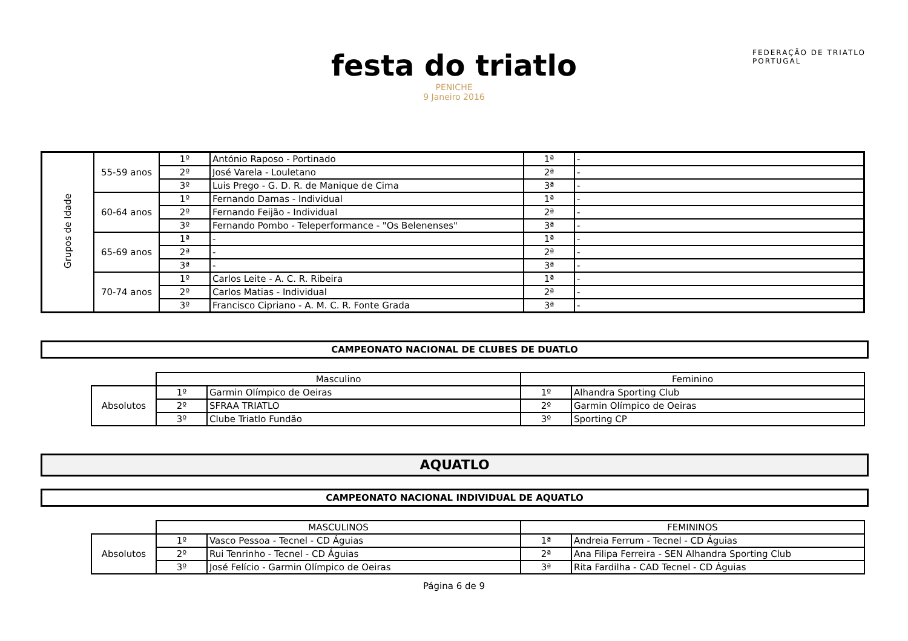FEDERAÇÃO DE TRIATLO
PORTUGAL
festa do triatlo
PENICHE
9 Janeiro 2016
| Grupos de Idade | 55-59 anos | 1º | António Raposo - Portinado | 1ª | - |
| | | 2º | José Varela - Louletano | 2ª | - |
| | | 3º | Luis Prego - G. D. R. de Manique de Cima | 3ª | - |
| | 60-64 anos | 1º | Fernando Damas - Individual | 1ª | - |
| | | 2º | Fernando Feijão - Individual | 2ª | - |
| | | 3º | Fernando Pombo - Teleperformance - "Os Belenenses" | 3ª | - |
| | 65-69 anos | 1ª | - | 1ª | - |
| | | 2ª | - | 2ª | - |
| | | 3ª | - | 3ª | - |
| | 70-74 anos | 1º | Carlos Leite - A. C. R. Ribeira | 1ª | - |
| | | 2º | Carlos Matias - Individual | 2ª | - |
| | | 3º | Francisco Cipriano - A. M. C. R. Fonte Grada | 3ª | - |
CAMPEONATO NACIONAL DE CLUBES DE DUATLO
| | Masculino | | Feminino | |
| Absolutos | 1º | Garmin Olímpico de Oeiras | 1º | Alhandra Sporting Club |
| | 2º | SFRAA TRIATLO | 2º | Garmin Olímpico de Oeiras |
| | 3º | Clube Triatlo Fundão | 3º | Sporting CP |
AQUATLO
CAMPEONATO NACIONAL INDIVIDUAL DE AQUATLO
| | MASCULINOS | | FEMININOS | |
| Absolutos | 1º | Vasco Pessoa - Tecnel - CD Águias | 1ª | Andreia Ferrum - Tecnel - CD Águias |
| | 2º | Rui Tenrinho - Tecnel - CD Águias | 2ª | Ana Filipa Ferreira - SEN Alhandra Sporting Club |
| | 3º | José Felício - Garmin Olímpico de Oeiras | 3ª | Rita Fardilha - CAD Tecnel - CD Águias |
Página 6 de 9